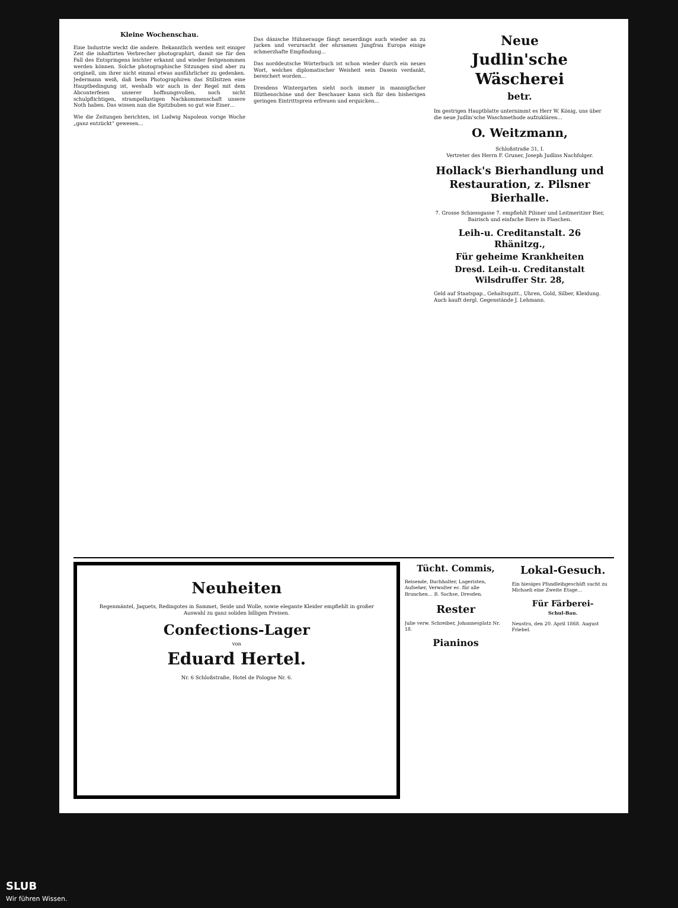Kleine Wochenschau.
Eine Industrie weckt die andere. Bekanntlich werden seit einiger Zeit die inhaftirten Verbrecher photographirt, damit sie für den Fall des Entspringens leichter erkannt und wieder festgenommen werden können. Solche photographische Sitzungen sind aber zu originell, um ihrer nicht einmal etwas ausführlicher zu gedenken. Jedermann weiß, daß beim Photographiren das Stillsitzen eine Hauptbedingung ist, weshalb wir auch in der Regel mit dem Abconterfeien unserer hoffnungsvollen, noch nicht schulpflichtigen, strampellustigen Nachkommenschaft unsere Noth haben. Das wissen nun die Spitzbuben so gut wie Einer…
Wie die Zeitungen berichten, ist Ludwig Napoleon vorige Woche „ganz entzückt“ gewesen…
Das dänische Hühnerauge fängt neuerdings auch wieder an zu jucken und verursacht der ehrsamen Jungfrau Europa einige schmerzhafte Empfindung…
Das norddeutsche Wörterbuch ist schon wieder durch ein neues Wort, welches diplomatischer Weisheit sein Dasein verdankt, bereichert worden…
Dresdens Wintergarten sieht noch immer in mannigfacher Blüthenschöne und der Beschauer kann sich für den bisherigen geringen Eintrittspreis erfreuen und erquicken…
Neue
Judlin'sche Wäscherei
betr.
Im gestrigen Hauptblatte unternimmt es Herr W. König, uns über die neue Judlin'sche Waschmethode aufzuklären…
O. Weitzmann,
Schloßstraße 31, I.
Vertreter des Herrn F. Gruner, Joseph Judlins Nachfolger.
Hollack's Bierhandlung und Restauration, z. Pilsner Bierhalle.
7. Grosse Schiessgasse 7. empfiehlt Pilsner und Leitmeritzer Bier, Bairisch und einfache Biere in Flaschen.
Leih-u. Creditanstalt. 26 Rhänitzg.,
Für geheime Krankheiten
Dresd. Leih-u. Creditanstalt
Wilsdruffer Str. 28,
Geld auf Staatspap., Gehaltsquitt., Uhren, Gold, Silber, Kleidung. Auch kauft dergl. Gegenstände J. Lehmann.
Neuheiten
Regenmäntel, Jaquets, Redingotes in Sammet, Seide und Wolle, sowie elegante Kleider empfiehlt in großer Auswahl zu ganz soliden billigen Preisen.
Confections-Lager
von
Eduard Hertel.
Nr. 6 Schloßstraße, Hotel de Pologne Nr. 6.
Tücht. Commis,
Reisende, Buchhalter, Lageristen, Aufseher, Verwalter ec. für alle Branchen… B. Sachse, Dresden.
Rester
Julie verw. Schreiber, Johannesplatz Nr. 18.
Pianinos
Lokal-Gesuch.
Ein hiesiges Pfandleihgeschäft sucht zu Michaeli eine Zweite Etage…
Für Färberei-
Schul-Bau.
Neustra, den 20. April 1868. August Friebel.
SLUB
Wir führen Wissen.